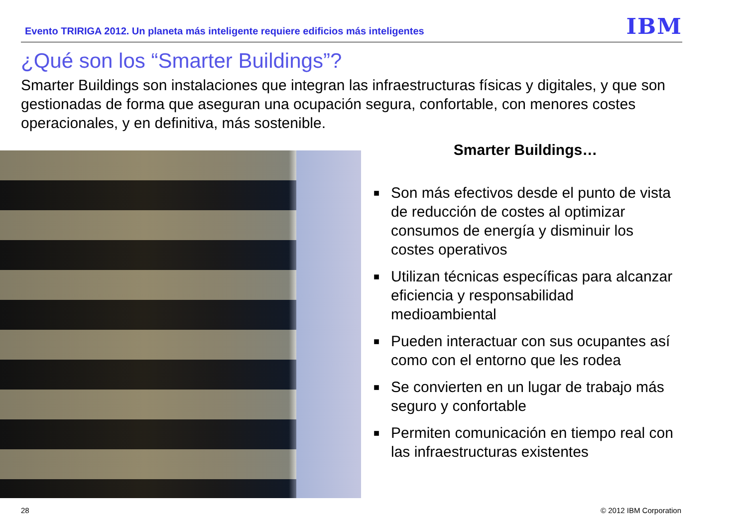Evento TRIRIGA 2012. Un planeta más inteligente requiere edificios más inteligentes
IBM
¿Qué son los “Smarter Buildings”?
Smarter Buildings son instalaciones que integran las infraestructuras físicas y digitales, y que son gestionadas de forma que aseguran una ocupación segura, confortable, con menores costes operacionales, y en definitiva, más sostenible.
Smarter Buildings…
■ Son más efectivos desde el punto de vista de reducción de costes al optimizar consumos de energía y disminuir los costes operativos
■ Utilizan técnicas específicas para alcanzar eficiencia y responsabilidad medioambiental
■ Pueden interactuar con sus ocupantes así como con el entorno que les rodea
■ Se convierten en un lugar de trabajo más seguro y confortable
■ Permiten comunicación en tiempo real con las infraestructuras existentes
28 © 2012 IBM Corporation